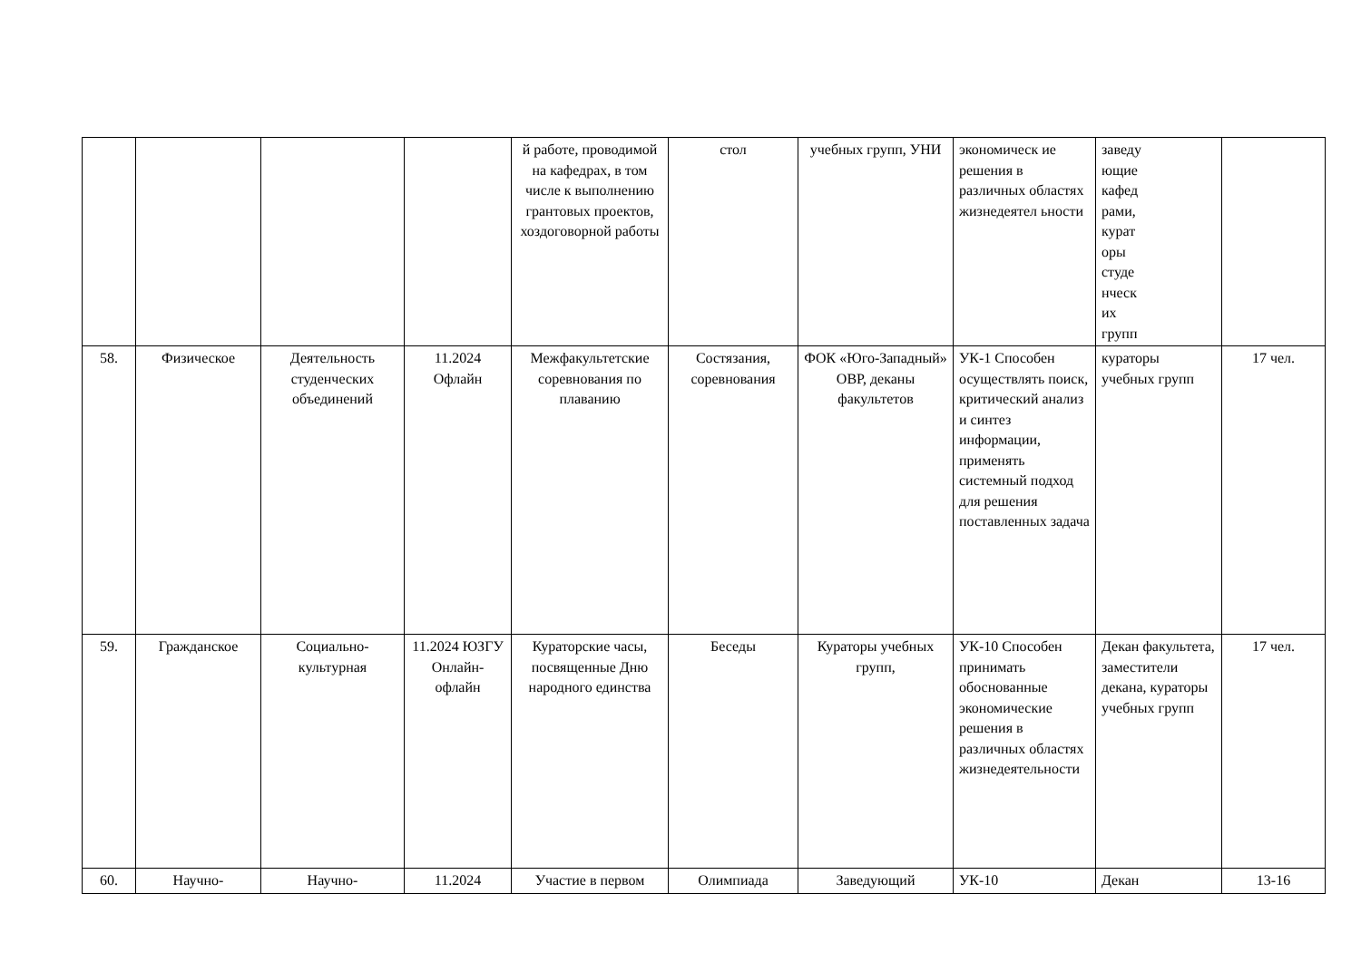| | | | | й работе, проводимой на кафедрах, в том числе к выполнению грантовых проектов, хоздоговорной работы | стол | учебных групп, УНИ | экономическ ие решения в различных областях жизнедеятел ьности | заведу ющие кафед рами, курат оры студе нческ их групп | |
| 58. | Физическое | Деятельность студенческих объединений | 11.2024 Офлайн | Межфакультетские соревнования по плаванию | Состязания, соревнования | ФОК «Юго-Западный» ОВР, деканы факультетов | УК-1 Способен осуществлять поиск, критический анализ и синтез информации, применять системный подход для решения поставленных задача | кураторы учебных групп | 17 чел. |
| 59. | Гражданское | Социально-культурная | 11.2024 ЮЗГУ Онлайн-офлайн | Кураторские часы, посвященные Дню народного единства | Беседы | Кураторы учебных групп, | УК-10 Способен принимать обоснованные экономические решения в различных областях жизнедеятельности | Декан факультета, заместители декана, кураторы учебных групп | 17 чел. |
| 60. | Научно- | Научно- | 11.2024 | Участие в первом | Олимпиада | Заведующий | УК-10 | Декан | 13-16 |